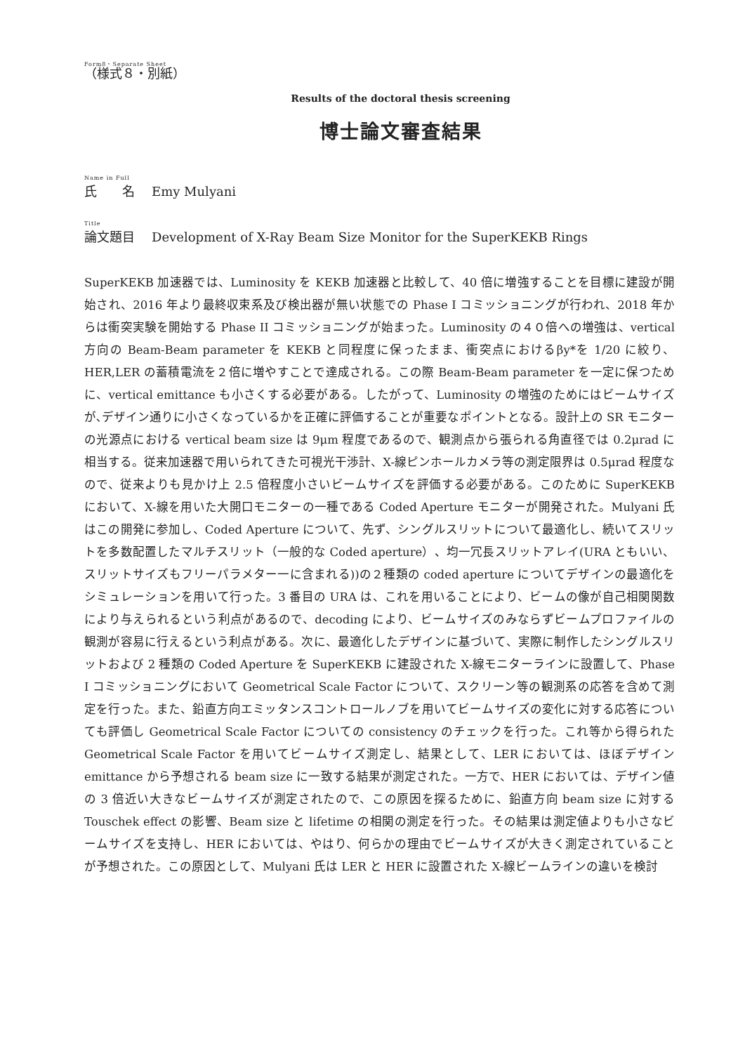Form8・Separate Sheet
（様式８・別紙）
Results of the doctoral thesis screening
博士論文審査結果
Name in Full
氏　　名 Emy Mulyani
Title
論文題目 Development of X-Ray Beam Size Monitor for the SuperKEKB Rings
SuperKEKB 加速器では、Luminosity を KEKB 加速器と比較して、40 倍に増強することを目標に建設が開始され、2016 年より最終収束系及び検出器が無い状態での Phase I コミッショニングが行われ、2018 年からは衝突実験を開始する Phase II コミッショニングが始まった。Luminosity の４０倍への増強は、vertical 方向の Beam-Beam parameter を KEKB と同程度に保ったまま、衝突点におけるβy*を 1/20 に絞り、HER,LER の蓄積電流を２倍に増やすことで達成される。この際 Beam-Beam parameter を一定に保つために、vertical emittance も小さくする必要がある。したがって、Luminosity の増強のためにはビームサイズが､デザイン通りに小さくなっているかを正確に評価することが重要なポイントとなる。設計上の SR モニターの光源点における vertical beam size は 9μm 程度であるので、観測点から張られる角直径では 0.2μrad に相当する。従来加速器で用いられてきた可視光干渉計、X-線ピンホールカメラ等の測定限界は 0.5μrad 程度なので、従来よりも見かけ上 2.5 倍程度小さいビームサイズを評価する必要がある。このために SuperKEKB において、X-線を用いた大開口モニターの一種である Coded Aperture モニターが開発された。Mulyani 氏はこの開発に参加し、Coded Aperture について、先ず、シングルスリットについて最適化し、続いてスリットを多数配置したマルチスリット（一般的な Coded aperture）、均一冗長スリットアレイ(URA ともいい、スリットサイズもフリーパラメター一に含まれる))の２種類の coded aperture についてデザインの最適化をシミュレーションを用いて行った。3 番目の URA は、これを用いることにより、ビームの像が自己相関関数により与えられるという利点があるので、decoding により、ビームサイズのみならずビームプロファイルの観測が容易に行えるという利点がある。次に、最適化したデザインに基づいて、実際に制作したシングルスリットおよび 2 種類の Coded Aperture を SuperKEKB に建設された X-線モニターラインに設置して、Phase I コミッショニングにおいて Geometrical Scale Factor について、スクリーン等の観測系の応答を含めて測定を行った。また、鉛直方向エミッタンスコントロールノブを用いてビームサイズの変化に対する応答についても評価し Geometrical Scale Factor についての consistency のチェックを行った。これ等から得られた Geometrical Scale Factor を用いてビームサイズ測定し、結果として、LER においては、ほぼデザイン emittance から予想される beam size に一致する結果が測定された。一方で、HER においては、デザイン値の 3 倍近い大きなビームサイズが測定されたので、この原因を探るために、鉛直方向 beam size に対する Touschek effect の影響、Beam size と lifetime の相関の測定を行った。その結果は測定値よりも小さなビームサイズを支持し、HER においては、やはり、何らかの理由でビームサイズが大きく測定されていることが予想された。この原因として、Mulyani 氏は LER と HER に設置された X-線ビームラインの違いを検討